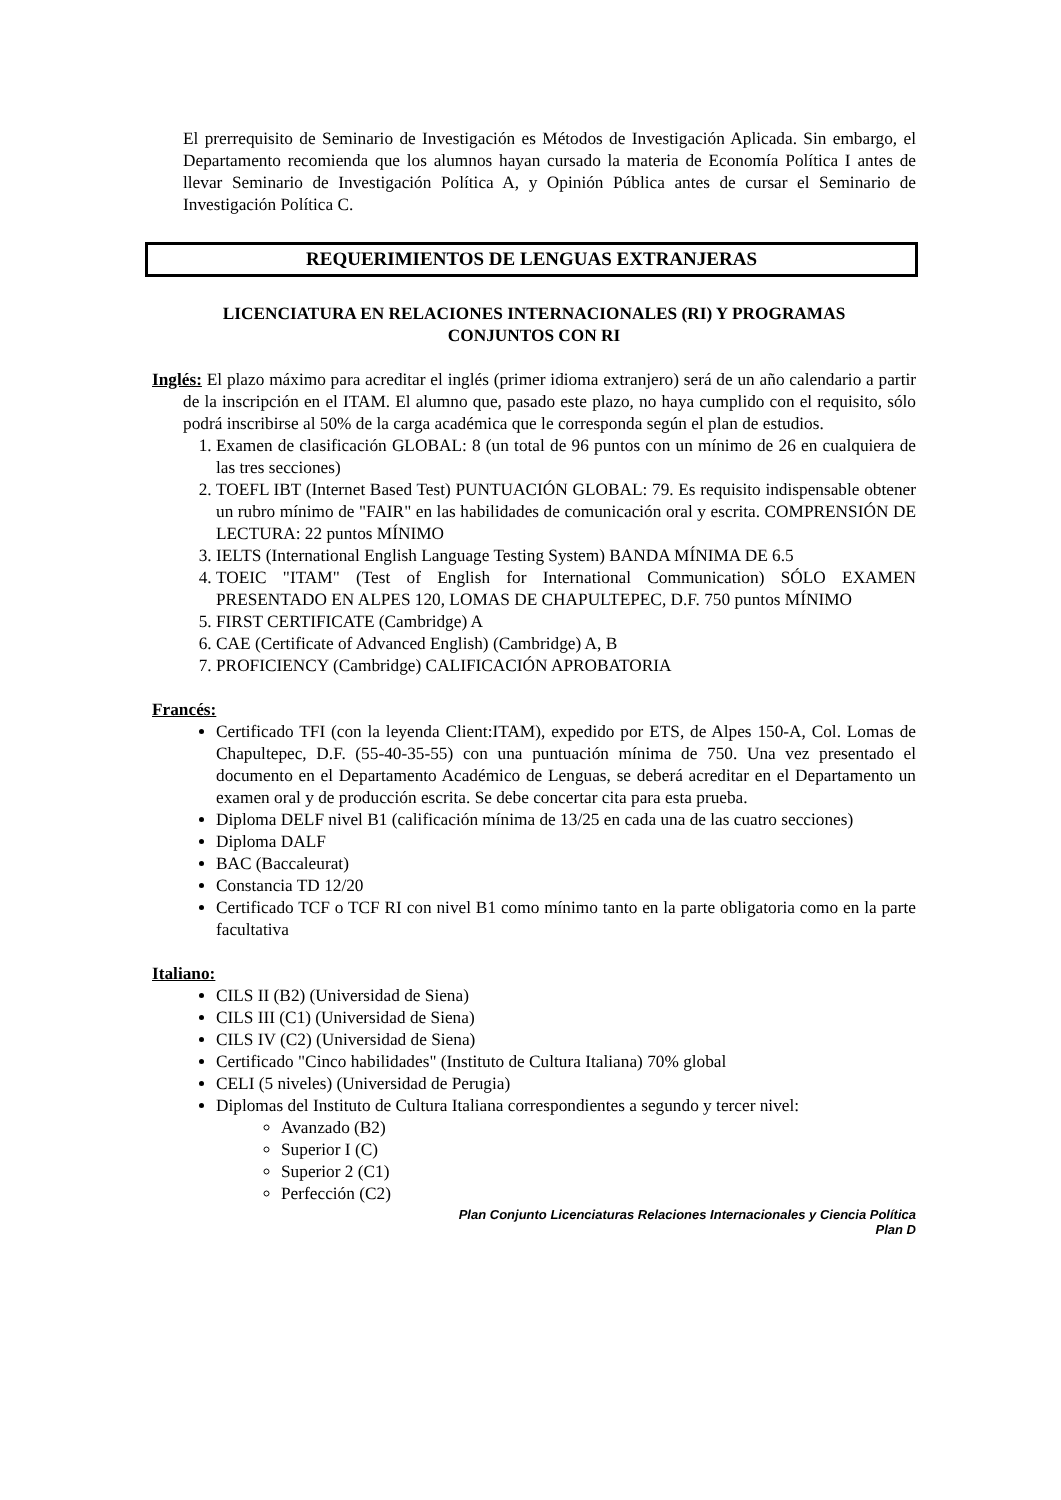El prerrequisito de Seminario de Investigación es Métodos de Investigación Aplicada. Sin embargo, el Departamento recomienda que los alumnos hayan cursado la materia de Economía Política I antes de llevar Seminario de Investigación Política A, y Opinión Pública antes de cursar el Seminario de Investigación Política C.
REQUERIMIENTOS DE LENGUAS EXTRANJERAS
LICENCIATURA EN RELACIONES INTERNACIONALES (RI) Y PROGRAMAS
CONJUNTOS CON RI
Inglés: El plazo máximo para acreditar el inglés (primer idioma extranjero) será de un año calendario a partir de la inscripción en el ITAM. El alumno que, pasado este plazo, no haya cumplido con el requisito, sólo podrá inscribirse al 50% de la carga académica que le corresponda según el plan de estudios.
1. Examen de clasificación GLOBAL: 8 (un total de 96 puntos con un mínimo de 26 en cualquiera de las tres secciones)
2. TOEFL IBT (Internet Based Test) PUNTUACIÓN GLOBAL: 79. Es requisito indispensable obtener un rubro mínimo de "FAIR" en las habilidades de comunicación oral y escrita. COMPRENSIÓN DE LECTURA: 22 puntos MÍNIMO
3. IELTS (International English Language Testing System) BANDA MÍNIMA DE 6.5
4. TOEIC "ITAM" (Test of English for International Communication) SÓLO EXAMEN PRESENTADO EN ALPES 120, LOMAS DE CHAPULTEPEC, D.F. 750 puntos MÍNIMO
5. FIRST CERTIFICATE (Cambridge) A
6. CAE (Certificate of Advanced English) (Cambridge) A, B
7. PROFICIENCY (Cambridge) CALIFICACIÓN APROBATORIA
Francés:
Certificado TFI (con la leyenda Client:ITAM), expedido por ETS, de Alpes 150-A, Col. Lomas de Chapultepec, D.F. (55-40-35-55) con una puntuación mínima de 750. Una vez presentado el documento en el Departamento Académico de Lenguas, se deberá acreditar en el Departamento un examen oral y de producción escrita. Se debe concertar cita para esta prueba.
Diploma DELF nivel B1 (calificación mínima de 13/25 en cada una de las cuatro secciones)
Diploma DALF
BAC (Baccaleurat)
Constancia TD 12/20
Certificado TCF o TCF RI con nivel B1 como mínimo tanto en la parte obligatoria como en la parte facultativa
Italiano:
CILS II (B2) (Universidad de Siena)
CILS III (C1) (Universidad de Siena)
CILS IV (C2) (Universidad de Siena)
Certificado "Cinco habilidades" (Instituto de Cultura Italiana) 70% global
CELI (5 niveles) (Universidad de Perugia)
Diplomas del Instituto de Cultura Italiana correspondientes a segundo y tercer nivel:
Avanzado (B2)
Superior I (C)
Superior 2 (C1)
Perfección (C2)
Plan Conjunto Licenciaturas Relaciones Internacionales y Ciencia Política
Plan D